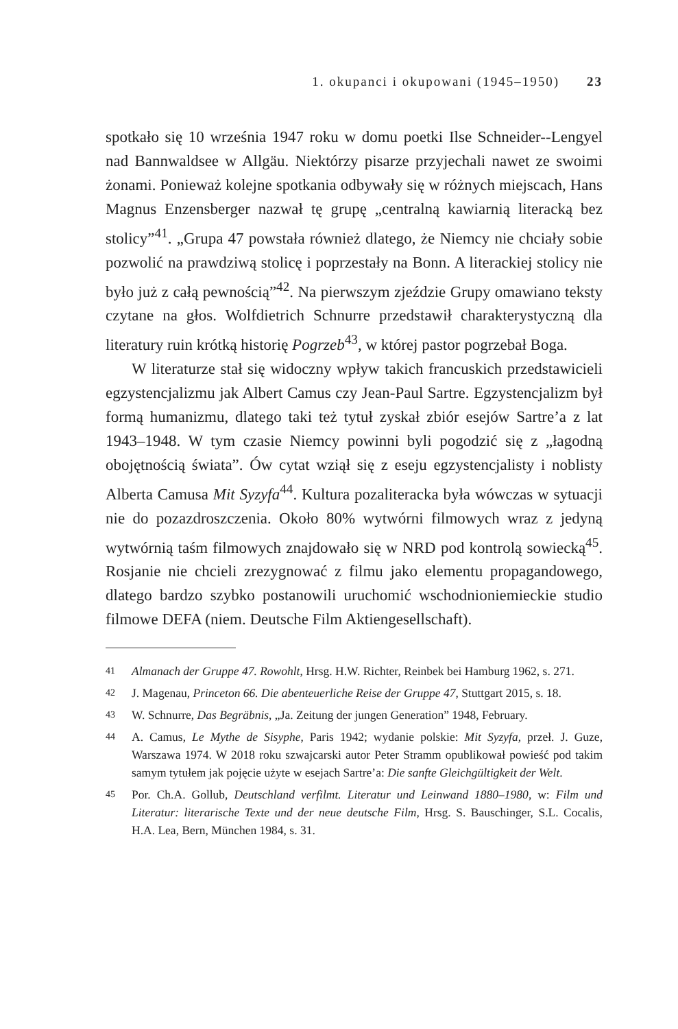1. okupanci i okupowani (1945–1950) 23
spotkało się 10 września 1947 roku w domu poetki Ilse Schneider--Lengyel nad Bannwaldsee w Allgäu. Niektórzy pisarze przyjechali nawet ze swoimi żonami. Ponieważ kolejne spotkania odbywały się w różnych miejscach, Hans Magnus Enzensberger nazwał tę grupę „centralną kawiarnią literacką bez stolicy”<sup>41</sup>. „Grupa 47 powstała również dlatego, że Niemcy nie chciały sobie pozwolić na prawdziwą stolicę i poprzestały na Bonn. A literackiej stolicy nie było już z całą pewnością”<sup>42</sup>. Na pierwszym zjeździe Grupy omawiano teksty czytane na głos. Wolfdietrich Schnurre przedstawił charakterystyczną dla literatury ruin krótką historię Pogrzeb<sup>43</sup>, w której pastor pogrzebał Boga.
W literaturze stał się widoczny wpływ takich francuskich przedstawicieli egzystencjalizmu jak Albert Camus czy Jean-Paul Sartre. Egzystencjalizm był formą humanizmu, dlatego taki też tytuł zyskał zbiór esejów Sartre’a z lat 1943–1948. W tym czasie Niemcy powinni byli pogodzić się z „łagodną obojętnością świata”. Ów cytat wziął się z eseju egzystencjalisty i noblisty Alberta Camusa Mit Syzyfa<sup>44</sup>. Kultura pozaliteracka była wówczas w sytuacji nie do pozazdroszczenia. Około 80% wytwórni filmowych wraz z jedyną wytwórnią taśm filmowych znajdowało się w NRD pod kontrolą sowiecką<sup>45</sup>. Rosjanie nie chcieli zrezygnować z filmu jako elementu propagandowego, dlatego bardzo szybko postanowili uruchomić wschodnioniemieckie studio filmowe DEFA (niem. Deutsche Film Aktiengesellschaft).
41
Almanach der Gruppe 47. Rowohlt, Hrsg. H.W. Richter, Reinbek bei Hamburg 1962, s. 271.
42
J. Magenau, Princeton 66. Die abenteuerliche Reise der Gruppe 47, Stuttgart 2015, s. 18.
43
W. Schnurre, Das Begräbnis, „Ja. Zeitung der jungen Generation” 1948, February.
44
A. Camus, Le Mythe de Sisyphe, Paris 1942; wydanie polskie: Mit Syzyfa, przeł. J. Guze, Warszawa 1974. W 2018 roku szwajcarski autor Peter Stramm opublikował powieść pod takim samym tytułem jak pojęcie użyte w esejach Sartre’a: Die sanfte Gleichgültigkeit der Welt.
45
Por. Ch.A. Gollub, Deutschland verfilmt. Literatur und Leinwand 1880–1980, w: Film und Literatur: literarische Texte und der neue deutsche Film, Hrsg. S. Bauschinger, S.L. Cocalis, H.A. Lea, Bern, München 1984, s. 31.